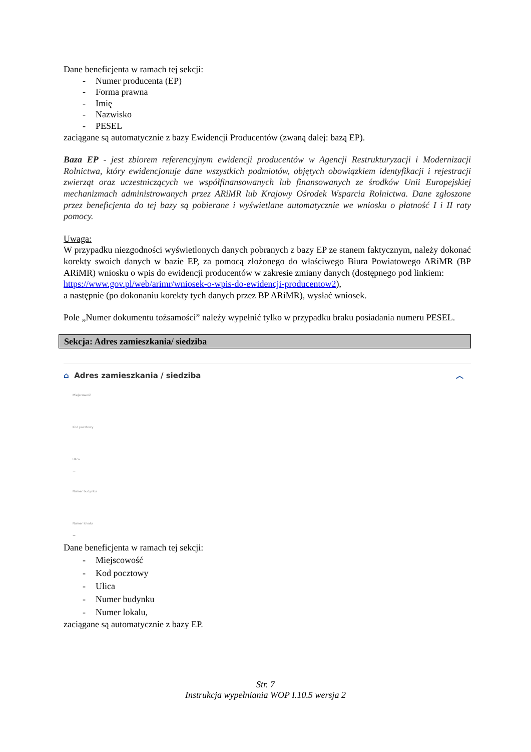Dane beneficjenta w ramach tej sekcji:
- Numer producenta (EP)
- Forma prawna
- Imię
- Nazwisko
- PESEL
zaciągane są automatycznie z bazy Ewidencji Producentów (zwaną dalej: bazą EP).
Baza EP - jest zbiorem referencyjnym ewidencji producentów w Agencji Restrukturyzacji i Modernizacji Rolnictwa, który ewidencjonuje dane wszystkich podmiotów, objętych obowiązkiem identyfikacji i rejestracji zwierząt oraz uczestniczących we współfinansowanych lub finansowanych ze środków Unii Europejskiej mechanizmach administrowanych przez ARiMR lub Krajowy Ośrodek Wsparcia Rolnictwa. Dane zgłoszone przez beneficjenta do tej bazy są pobierane i wyświetlane automatycznie we wniosku o płatność I i II raty pomocy.
Uwaga:
W przypadku niezgodności wyświetlonych danych pobranych z bazy EP ze stanem faktycznym, należy dokonać korekty swoich danych w bazie EP, za pomocą złożonego do właściwego Biura Powiatowego ARiMR (BP ARiMR) wniosku o wpis do ewidencji producentów w zakresie zmiany danych (dostępnego pod linkiem:
https://www.gov.pl/web/arimr/wniosek-o-wpis-do-ewidencji-producentow2),
a następnie (po dokonaniu korekty tych danych przez BP ARiMR), wysłać wniosek.
Pole „Numer dokumentu tożsamości” należy wypełnić tylko w przypadku braku posiadania numeru PESEL.
Sekcja: Adres zamieszkania/ siedziba
⌂ Adres zamieszkania / siedziba ︿
Miejscowość
Kod pocztowy
Ulica
–
Numer budynku
Numer lokalu
–
Dane beneficjenta w ramach tej sekcji:
- Miejscowość
- Kod pocztowy
- Ulica
- Numer budynku
- Numer lokalu,
zaciągane są automatycznie z bazy EP.
Str. 7
Instrukcja wypełniania WOP I.10.5 wersja 2